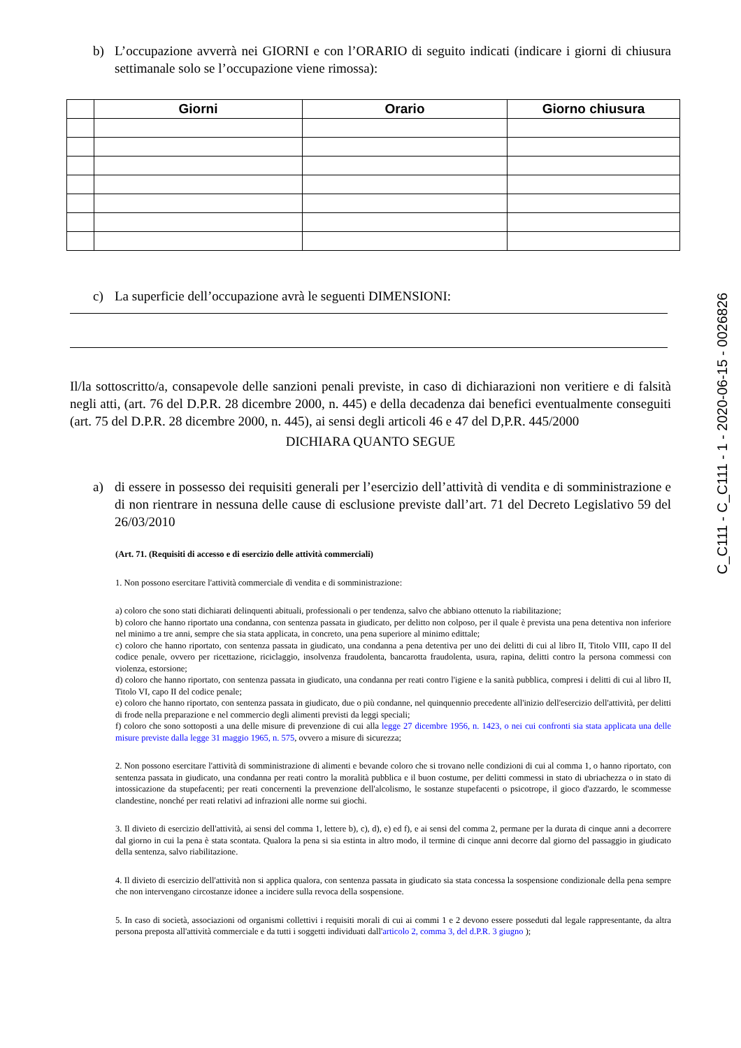C_C111 - C_C111 - 1 - 2020-06-15 - 0026826
b) L’occupazione avverrà nei GIORNI e con l’ORARIO di seguito indicati (indicare i giorni di chiusura settimanale solo se l’occupazione viene rimossa):
| | Giorni | Orario | Giorno chiusura |
| --- | --- | --- | --- |
c) La superficie dell’occupazione avrà le seguenti DIMENSIONI:
Il/la sottoscritto/a, consapevole delle sanzioni penali previste, in caso di dichiarazioni non veritiere e di falsità negli atti, (art. 76 del D.P.R. 28 dicembre 2000, n. 445) e della decadenza dai benefici eventualmente conseguiti (art. 75 del D.P.R. 28 dicembre 2000, n. 445), ai sensi degli articoli 46 e 47 del D,P.R. 445/2000
DICHIARA QUANTO SEGUE
a) di essere in possesso dei requisiti generali per l’esercizio dell’attività di vendita e di somministrazione e di non rientrare in nessuna delle cause di esclusione previste dall’art. 71 del Decreto Legislativo 59 del 26/03/2010
(Art. 71. (Requisiti di accesso e di esercizio delle attività commerciali)
1. Non possono esercitare l'attività commerciale dì vendita e di somministrazione:
a) coloro che sono stati dichiarati delinquenti abituali, professionali o per tendenza, salvo che abbiano ottenuto la riabilitazione;
b) coloro che hanno riportato una condanna, con sentenza passata in giudicato, per delitto non colposo, per il quale è prevista una pena detentiva non inferiore nel minimo a tre anni, sempre che sia stata applicata, in concreto, una pena superiore al minimo edittale;
c) coloro che hanno riportato, con sentenza passata in giudicato, una condanna a pena detentiva per uno dei delitti di cui al libro II, Titolo VIII, capo II del codice penale, ovvero per ricettazione, riciclaggio, insolvenza fraudolenta, bancarotta fraudolenta, usura, rapina, delitti contro la persona commessi con violenza, estorsione;
d) coloro che hanno riportato, con sentenza passata in giudicato, una condanna per reati contro l'igiene e la sanità pubblica, compresi i delitti di cui al libro II, Titolo VI, capo II del codice penale;
e) coloro che hanno riportato, con sentenza passata in giudicato, due o più condanne, nel quinquennio precedente all'inizio dell'esercizio dell'attività, per delitti di frode nella preparazione e nel commercio degli alimenti previsti da leggi speciali;
f) coloro che sono sottoposti a una delle misure di prevenzione di cui alla legge 27 dicembre 1956, n. 1423, o nei cui confronti sia stata applicata una delle misure previste dalla legge 31 maggio 1965, n. 575, ovvero a misure di sicurezza;
2. Non possono esercitare l'attività di somministrazione di alimenti e bevande coloro che si trovano nelle condizioni di cui al comma 1, o hanno riportato, con sentenza passata in giudicato, una condanna per reati contro la moralità pubblica e il buon costume, per delitti commessi in stato di ubriachezza o in stato di intossicazione da stupefacenti; per reati concernenti la prevenzione dell'alcolismo, le sostanze stupefacenti o psicotrope, il gioco d'azzardo, le scommesse clandestine, nonché per reati relativi ad infrazioni alle norme sui giochi.
3. Il divieto di esercizio dell'attività, ai sensi del comma 1, lettere b), c), d), e) ed f), e ai sensi del comma 2, permane per la durata di cinque anni a decorrere dal giorno in cui la pena è stata scontata. Qualora la pena si sia estinta in altro modo, il termine di cinque anni decorre dal giorno del passaggio in giudicato della sentenza, salvo riabilitazione.
4. Il divieto di esercizio dell'attività non si applica qualora, con sentenza passata in giudicato sia stata concessa la sospensione condizionale della pena sempre che non intervengano circostanze idonee a incidere sulla revoca della sospensione.
5. In caso di società, associazioni od organismi collettivi i requisiti morali di cui ai commi 1 e 2 devono essere posseduti dal legale rappresentante, da altra persona preposta all'attività commerciale e da tutti i soggetti individuati dall'articolo 2, comma 3, del d.P.R. 3 giugno );